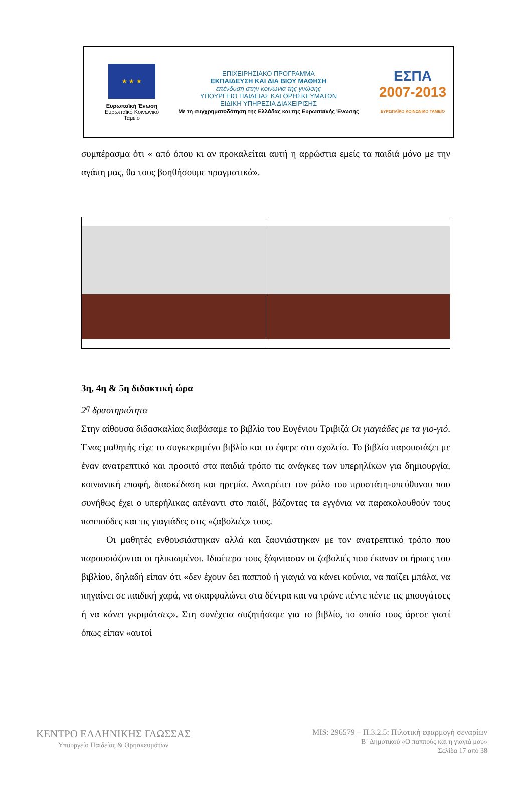★ ★ ★
Ευρωπαϊκή Ένωση
Ευρωπαϊκό Κοινωνικό Ταμείο
ΕΠΙΧΕΙΡΗΣΙΑΚΟ ΠΡΟΓΡΑΜΜΑ
ΕΚΠΑΙΔΕΥΣΗ ΚΑΙ ΔΙΑ ΒΙΟΥ ΜΑΘΗΣΗ
επένδυση στην κοινωνία της γνώσης
ΥΠΟΥΡΓΕΙΟ ΠΑΙΔΕΙΑΣ ΚΑΙ ΘΡΗΣΚΕΥΜΑΤΩΝ
ΕΙΔΙΚΗ ΥΠΗΡΕΣΙΑ ΔΙΑΧΕΙΡΙΣΗΣ
Με τη συγχρηματοδότηση της Ελλάδας και της Ευρωπαϊκής Ένωσης
ΕΣΠΑ
2007-2013
ΕΥΡΩΠΑΪΚΟ ΚΟΙΝΩΝΙΚΟ ΤΑΜΕΙΟ
συμπέρασμα ότι « από όπου κι αν προκαλείται αυτή η αρρώστια εμείς τα παιδιά μόνο με την αγάπη μας, θα τους βοηθήσουμε πραγματικά».
3η, 4η & 5η διδακτική ώρα
2<sup>η</sup> δραστηριότητα
Στην αίθουσα διδασκαλίας διαβάσαμε το βιβλίο του Ευγένιου Τριβιζά Οι γιαγιάδες με τα γιο-γιό. Ένας μαθητής είχε το συγκεκριμένο βιβλίο και το έφερε στο σχολείο. Το βιβλίο παρουσιάζει με έναν ανατρεπτικό και προσιτό στα παιδιά τρόπο τις ανάγκες των υπερηλίκων για δημιουργία, κοινωνική επαφή, διασκέδαση και ηρεμία. Ανατρέπει τον ρόλο του προστάτη-υπεύθυνου που συνήθως έχει ο υπερήλικας απέναντι στο παιδί, βάζοντας τα εγγόνια να παρακολουθούν τους παππούδες και τις γιαγιάδες στις «ζαβολιές» τους.
Οι μαθητές ενθουσιάστηκαν αλλά και ξαφνιάστηκαν με τον ανατρεπτικό τρόπο που παρουσιάζονται οι ηλικιωμένοι. Ιδιαίτερα τους ξάφνιασαν οι ζαβολιές που έκαναν οι ήρωες του βιβλίου, δηλαδή είπαν ότι «δεν έχουν δει παππού ή γιαγιά να κάνει κούνια, να παίζει μπάλα, να πηγαίνει σε παιδική χαρά, να σκαρφαλώνει στα δέντρα και να τρώνε πέντε πέντε τις μπουγάτσες ή να κάνει γκριμάτσες». Στη συνέχεια συζητήσαμε για το βιβλίο, το οποίο τους άρεσε γιατί όπως είπαν «αυτοί
ΚΕΝΤΡΟ ΕΛΛΗΝΙΚΗΣ ΓΛΩΣΣΑΣ
Υπουργείο Παιδείας & Θρησκευμάτων
MIS: 296579 – Π.3.2.5: Πιλοτική εφαρμογή σεναρίων
Β΄ Δημοτικού «Ο παππούς και η γιαγιά μου»
Σελίδα 17 από 38